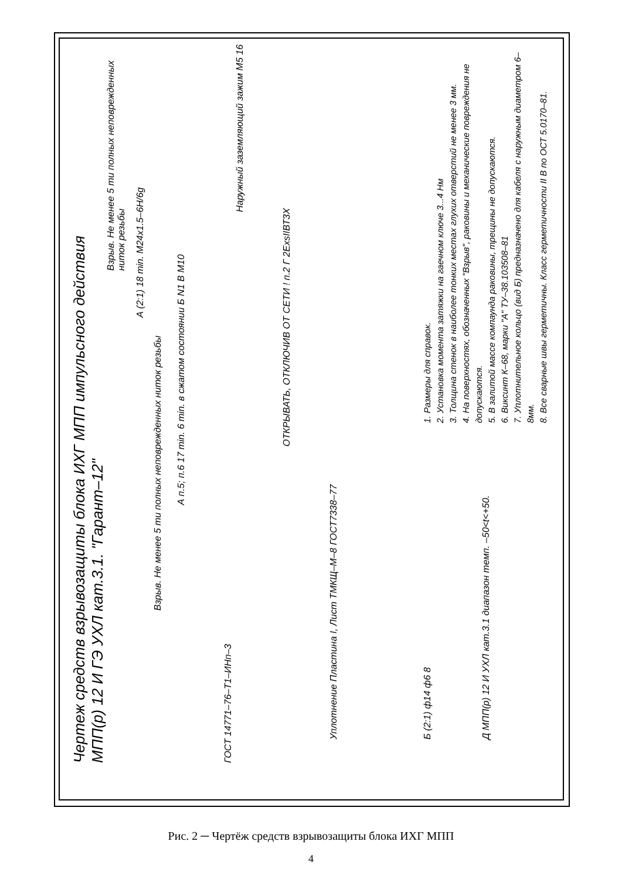Чертеж средств взрывозащиты блока ИХГ МПП импульсного действия
МПП(р) 12 И ГЭ УХЛ кат.3.1. "Гарант–12"
ГОСТ 14771–76–Т1–ИНп–3
Взрыв. Не менее 5 ти полных неповрежденных ниток резьбы
Взрыв. Не менее 5 ти полных неповрежденных ниток резьбы
А (2:1) 18 min. М24х1.5–6Н/6g
Наружный заземляющий зажим М5 16
ОТКРЫВАТЬ, ОТКЛЮЧИВ ОТ СЕТИ ! п.2 Г 2ExsIIВТ3Х
Уплотнение Пластина I, Лист ТМКЩ–М–8 ГОСТ7338–77
Б (2:1) ф14 ф6 8
Д МПП(р) 12 И УХЛ кат.3.1 диапазон темп. –50<t<+50.
А п.5; п.6 17 min. 6 min. в сжатом состоянии Б N1 В М10
1. Размеры для справок.
2. Установка момента затяжки на гаечном ключе 3...4 Нм
3. Толщина стенок в наиболее тонких местах глухих отверстий не менее 3 мм.
4. На поверхностях, обозначенных "Взрыв", раковины и механические повреждения не допускаются.
5. В залитой массе компаунда раковины, трещины не допускаются.
6. Виксинт К–68, марки "А" ТУ–38.103508–81
7. Уплотнительное кольцо (вид Б) предназначено для кабеля с наружным диаметром 6–8мм.
8. Все сварные швы герметичны. Класс герметичности II В по ОСТ 5.0170–81.
Рис. 2 ─ Чертёж средств взрывозащиты блока ИХГ МПП
4